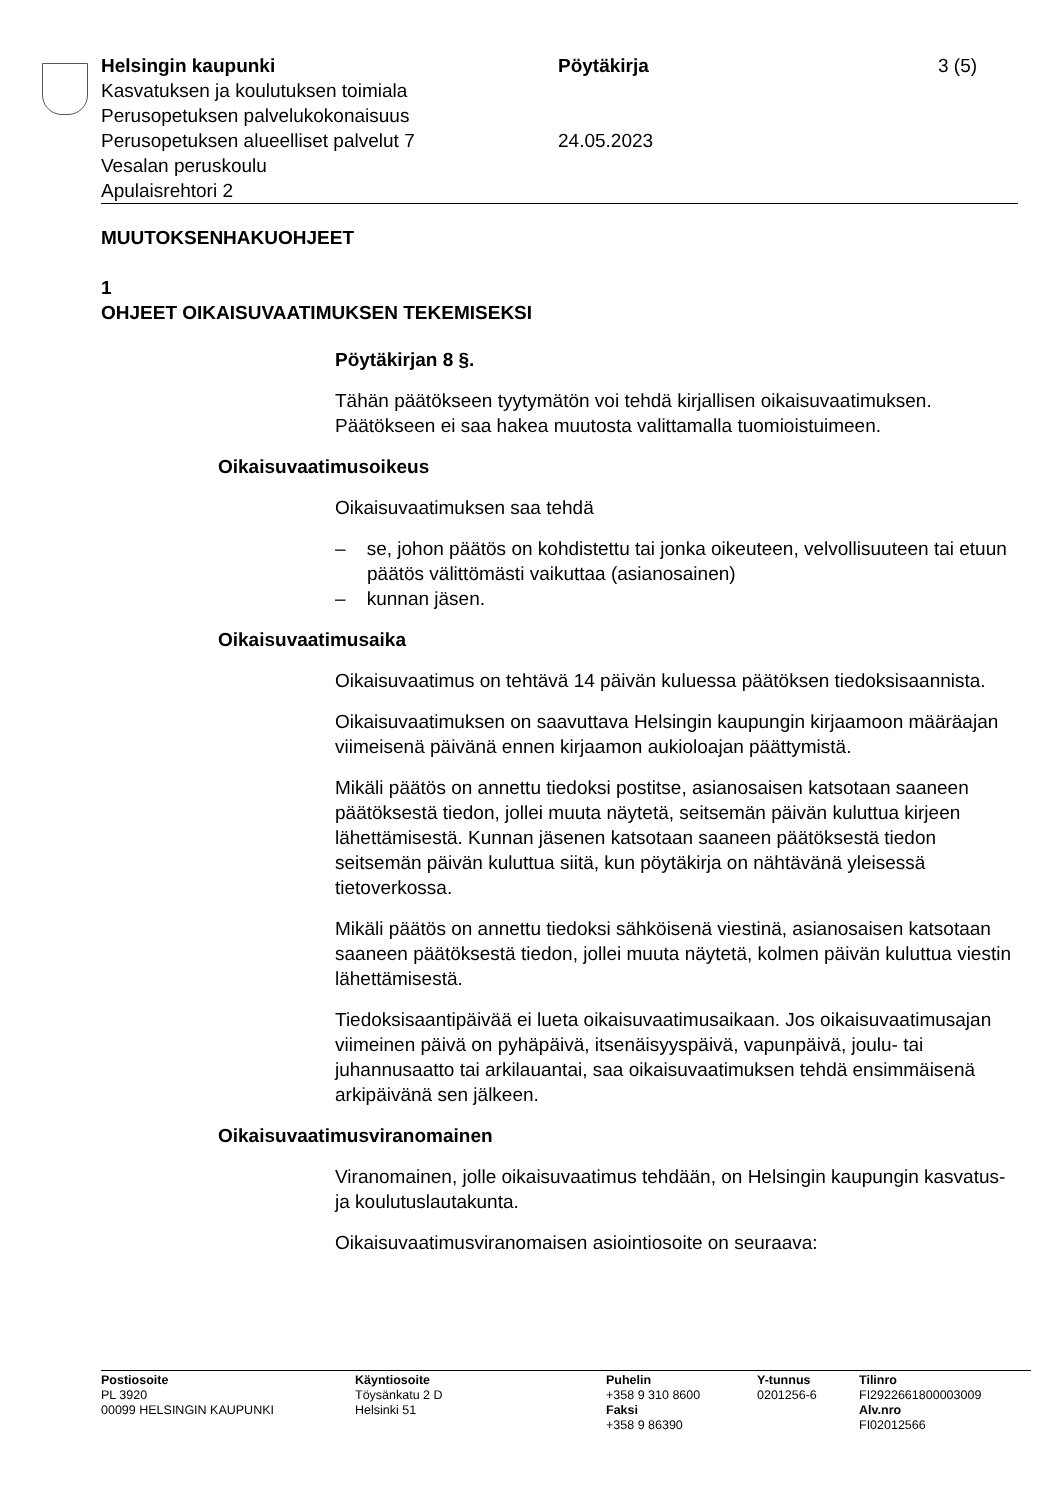Helsingin kaupunki Pöytäkirja 3 (5)
Kasvatuksen ja koulutuksen toimiala
Perusopetuksen palvelukokonaisuus
Perusopetuksen alueelliset palvelut 7 24.05.2023
Vesalan peruskoulu
Apulaisrehtori 2
MUUTOKSENHAKUOHJEET
1
OHJEET OIKAISUVAATIMUKSEN TEKEMISEKSI
Pöytäkirjan 8 §.
Tähän päätökseen tyytymätön voi tehdä kirjallisen oikaisuvaatimuksen. Päätökseen ei saa hakea muutosta valittamalla tuomioistuimeen.
Oikaisuvaatimusoikeus
Oikaisuvaatimuksen saa tehdä
– se, johon päätös on kohdistettu tai jonka oikeuteen, velvollisuuteen tai etuun päätös välittömästi vaikuttaa (asianosainen)
– kunnan jäsen.
Oikaisuvaatimusaika
Oikaisuvaatimus on tehtävä 14 päivän kuluessa päätöksen tiedoksi­saannista.
Oikaisuvaatimuksen on saavuttava Helsingin kaupungin kirjaamoon määräajan viimeisenä päivänä ennen kirjaamon aukioloajan päättymis­tä.
Mikäli päätös on annettu tiedoksi postitse, asianosaisen katsotaan saaneen päätöksestä tiedon, jollei muuta näytetä, seitsemän päivän kuluttua kirjeen lähettämisestä. Kunnan jäsenen katsotaan saaneen päätöksestä tiedon seitsemän päivän kuluttua siitä, kun pöytäkirja on nähtävänä yleisessä tietoverkossa.
Mikäli päätös on annettu tiedoksi sähköisenä viestinä, asianosaisen katsotaan saaneen päätöksestä tiedon, jollei muuta näytetä, kolmen päivän kuluttua viestin lähettämisestä.
Tiedoksisaantipäivää ei lueta oikaisuvaatimusaikaan. Jos oikaisuvaati­musajan viimeinen päivä on pyhäpäivä, itsenäisyyspäivä, vapunpäivä, joulu- tai juhannusaatto tai arkilauantai, saa oikaisuvaatimuksen tehdä ensimmäisenä arkipäivänä sen jälkeen.
Oikaisuvaatimusviranomainen
Viranomainen, jolle oikaisuvaatimus tehdään, on Helsingin kaupungin kasvatus- ja koulutuslautakunta.
Oikaisuvaatimusviranomaisen asiointiosoite on seuraava:
Postiosoite
PL 3920
00099 HELSINGIN KAUPUNKI
Käyntiosoite
Töysänkatu 2 D
Helsinki 51
Puhelin
+358 9 310 8600
Faksi
+358 9 86390
Y-tunnus
0201256-6
Tilinro
FI2922661800003009
Alv.nro
FI02012566